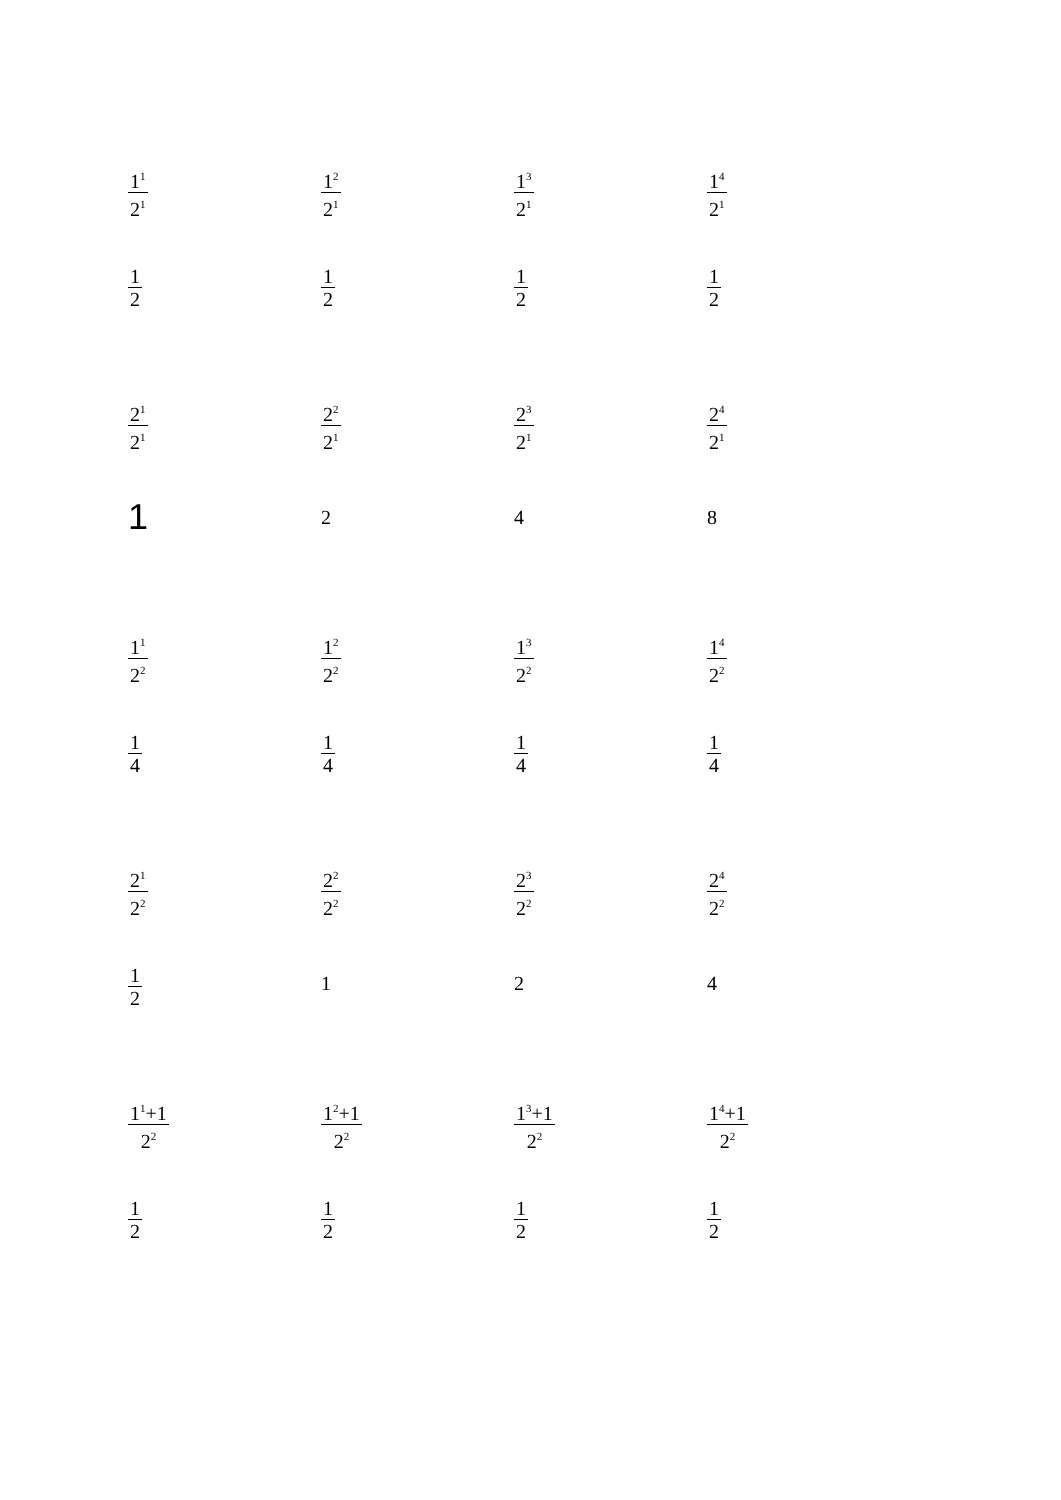1<sup>1</sup> 2<sup>1</sup>
1<sup>2</sup> 2<sup>1</sup>
1<sup>3</sup> 2<sup>1</sup>
1<sup>4</sup> 2<sup>1</sup>
1 2 1 2 1 2 1 2
2<sup>1</sup> 2<sup>1</sup>
2<sup>2</sup> 2<sup>1</sup>
2<sup>3</sup> 2<sup>1</sup>
2<sup>4</sup> 2<sup>1</sup>
1
2 4 8
1<sup>1</sup> 2<sup>2</sup>
1<sup>2</sup> 2<sup>2</sup>
1<sup>3</sup> 2<sup>2</sup>
1<sup>4</sup> 2<sup>2</sup>
1 4 1 4 1 4 1 4
2<sup>1</sup> 2<sup>2</sup>
2<sup>2</sup> 2<sup>2</sup>
2<sup>3</sup> 2<sup>2</sup>
2<sup>4</sup> 2<sup>2</sup>
1 2
1 2 4
1<sup>1</sup>+1 2<sup>2</sup>
1<sup>2</sup>+1 2<sup>2</sup>
1<sup>3</sup>+1 2<sup>2</sup>
1<sup>4</sup>+1 2<sup>2</sup>
1 2 1 2 1 2 1 2